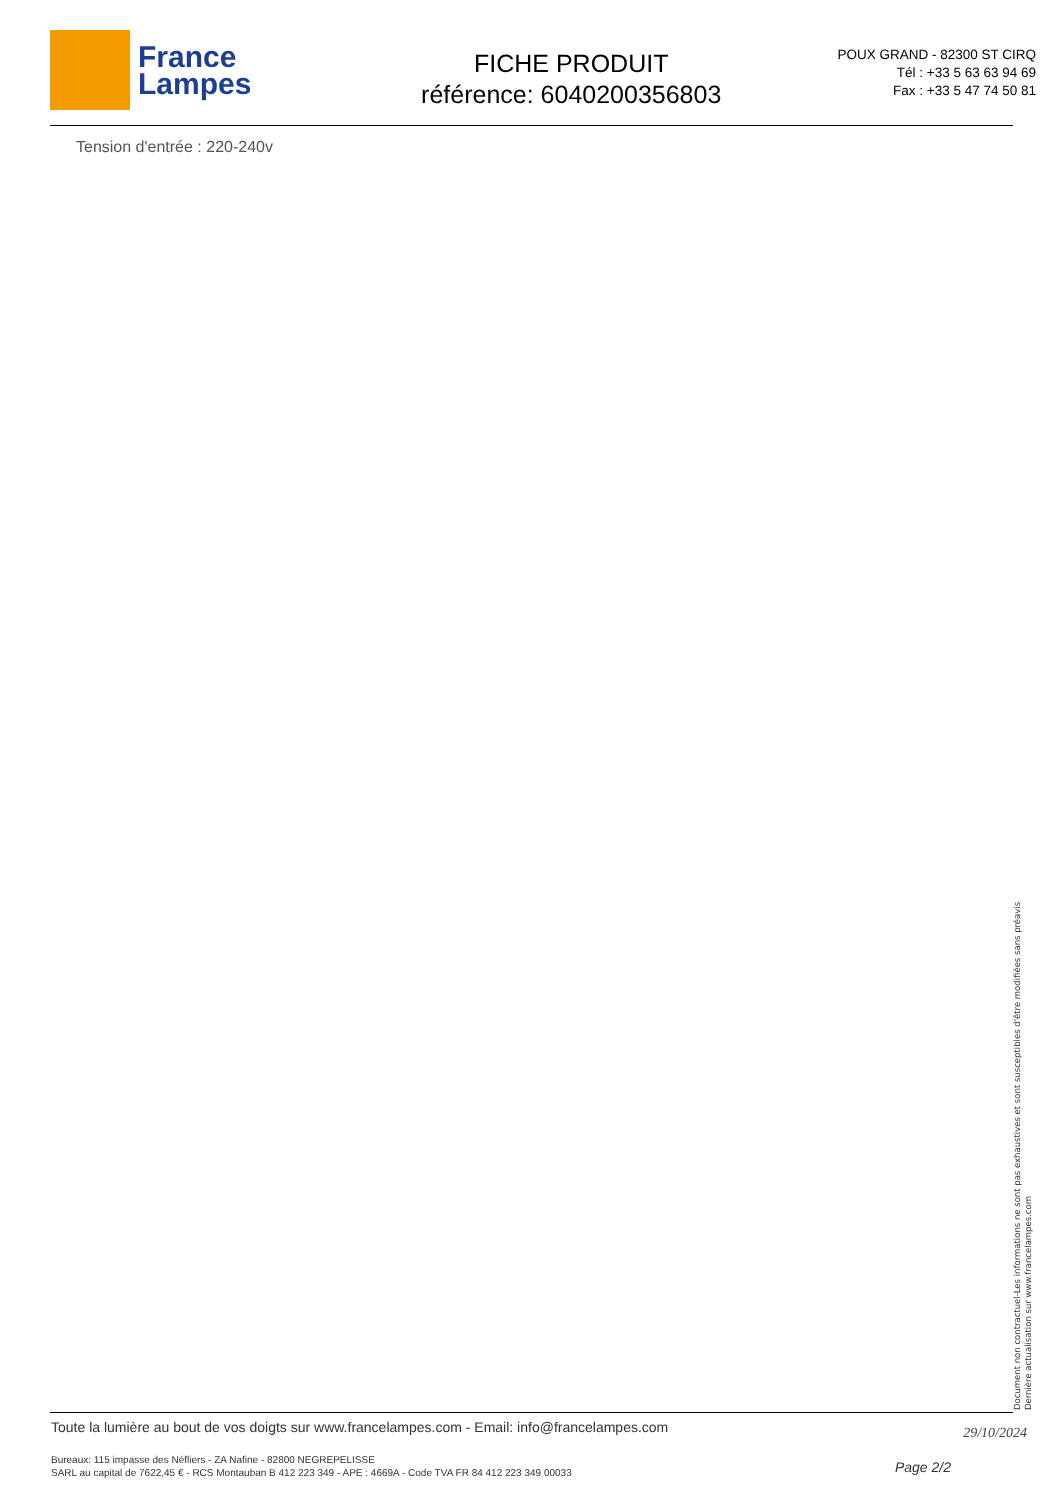France
Lampes
FICHE PRODUIT
référence: 6040200356803
POUX GRAND - 82300 ST CIRQ
Tél : +33 5 63 63 94 69
Fax : +33 5 47 74 50 81
Tension d'entrée : 220-240v
Document non contractuel-Les informations ne sont pas exhaustives et sont susceptibles d'être modifiées sans préavis
Dernière actualisation sur www.francelampes.com
Toute la lumière au bout de vos doigts sur www.francelampes.com - Email: info@francelampes.com 29/10/2024
Bureaux: 115 impasse des Néfliers - ZA Nafine - 82800 NEGREPELISSE
SARL au capital de 7622,45 € - RCS Montauban B 412 223 349 - APE : 4669A - Code TVA FR 84 412 223 349 00033 Page 2/2